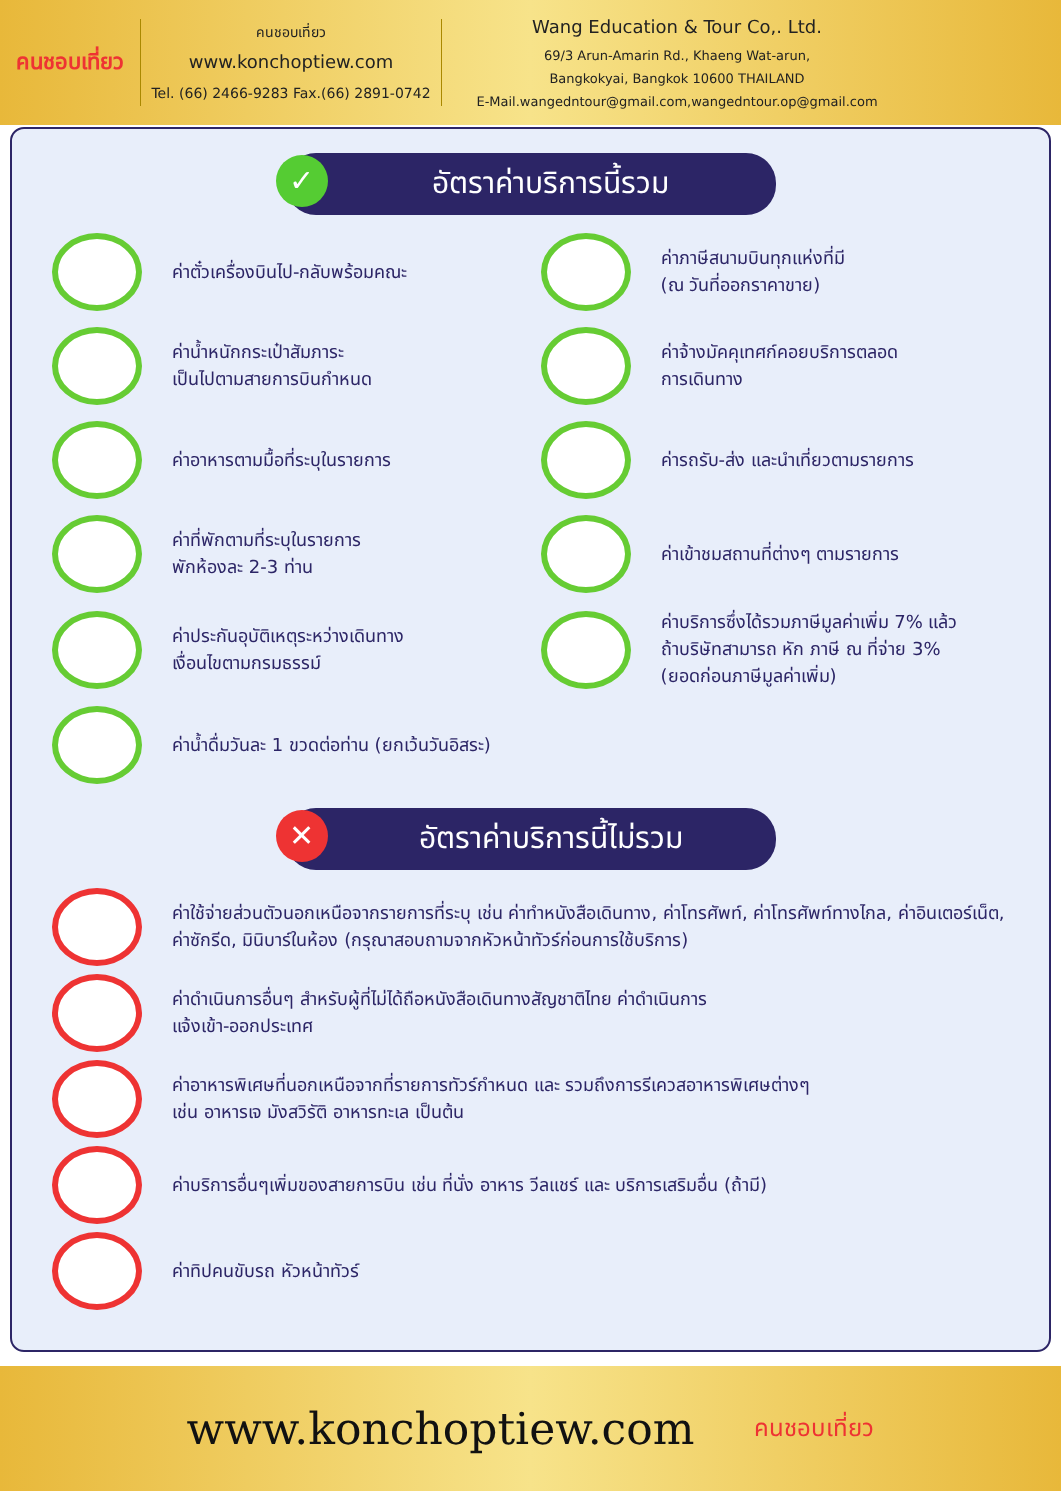คนชอบเที่ยว
คนชอบเที่ยว
www.konchoptiew.com
Tel. (66) 2466-9283 Fax.(66) 2891-0742
Wang Education & Tour Co,. Ltd.
69/3 Arun-Amarin Rd., Khaeng Wat-arun,
Bangkokyai, Bangkok 10600 THAILAND
E-Mail.wangedntour@gmail.com,wangedntour.op@gmail.com
✓ อัตราค่าบริการนี้รวม
ค่าตั๋วเครื่องบินไป-กลับพร้อมคณะ
ค่าภาษีสนามบินทุกแห่งที่มี
(ณ วันที่ออกราคาขาย)
ค่าน้ำหนักกระเป๋าสัมภาระ
เป็นไปตามสายการบินกำหนด
ค่าจ้างมัคคุเทศก์คอยบริการตลอด
การเดินทาง
ค่าอาหารตามมื้อที่ระบุในรายการ
ค่ารถรับ-ส่ง และนำเที่ยวตามรายการ
ค่าที่พักตามที่ระบุในรายการ
พักห้องละ 2-3 ท่าน
ค่าเข้าชมสถานที่ต่างๆ ตามรายการ
ค่าประกันอุบัติเหตุระหว่างเดินทาง
เงื่อนไขตามกรมธรรม์
ค่าบริการซึ่งได้รวมภาษีมูลค่าเพิ่ม 7% แล้ว
ถ้าบริษัทสามารถ หัก ภาษี ณ ที่จ่าย 3%
(ยอดก่อนภาษีมูลค่าเพิ่ม)
ค่าน้ำดื่มวันละ 1 ขวดต่อท่าน (ยกเว้นวันอิสระ)
✕ อัตราค่าบริการนี้ไม่รวม
ค่าใช้จ่ายส่วนตัวนอกเหนือจากรายการที่ระบุ เช่น ค่าทำหนังสือเดินทาง, ค่าโทรศัพท์, ค่าโทรศัพท์ทางไกล, ค่าอินเตอร์เน็ต, ค่าซักรีด, มินิบาร์ในห้อง (กรุณาสอบถามจากหัวหน้าทัวร์ก่อนการใช้บริการ)
ค่าดำเนินการอื่นๆ สำหรับผู้ที่ไม่ได้ถือหนังสือเดินทางสัญชาติไทย ค่าดำเนินการ
แจ้งเข้า-ออกประเทศ
ค่าอาหารพิเศษที่นอกเหนือจากที่รายการทัวร์กำหนด และ รวมถึงการรีเควสอาหารพิเศษต่างๆ
เช่น อาหารเจ มังสวิรัติ อาหารทะเล เป็นต้น
ค่าบริการอื่นๆเพิ่มของสายการบิน เช่น ที่นั่ง อาหาร วีลแชร์ และ บริการเสริมอื่น (ถ้ามี)
ค่าทิปคนขับรถ หัวหน้าทัวร์
www.konchoptiew.com คนชอบเที่ยว